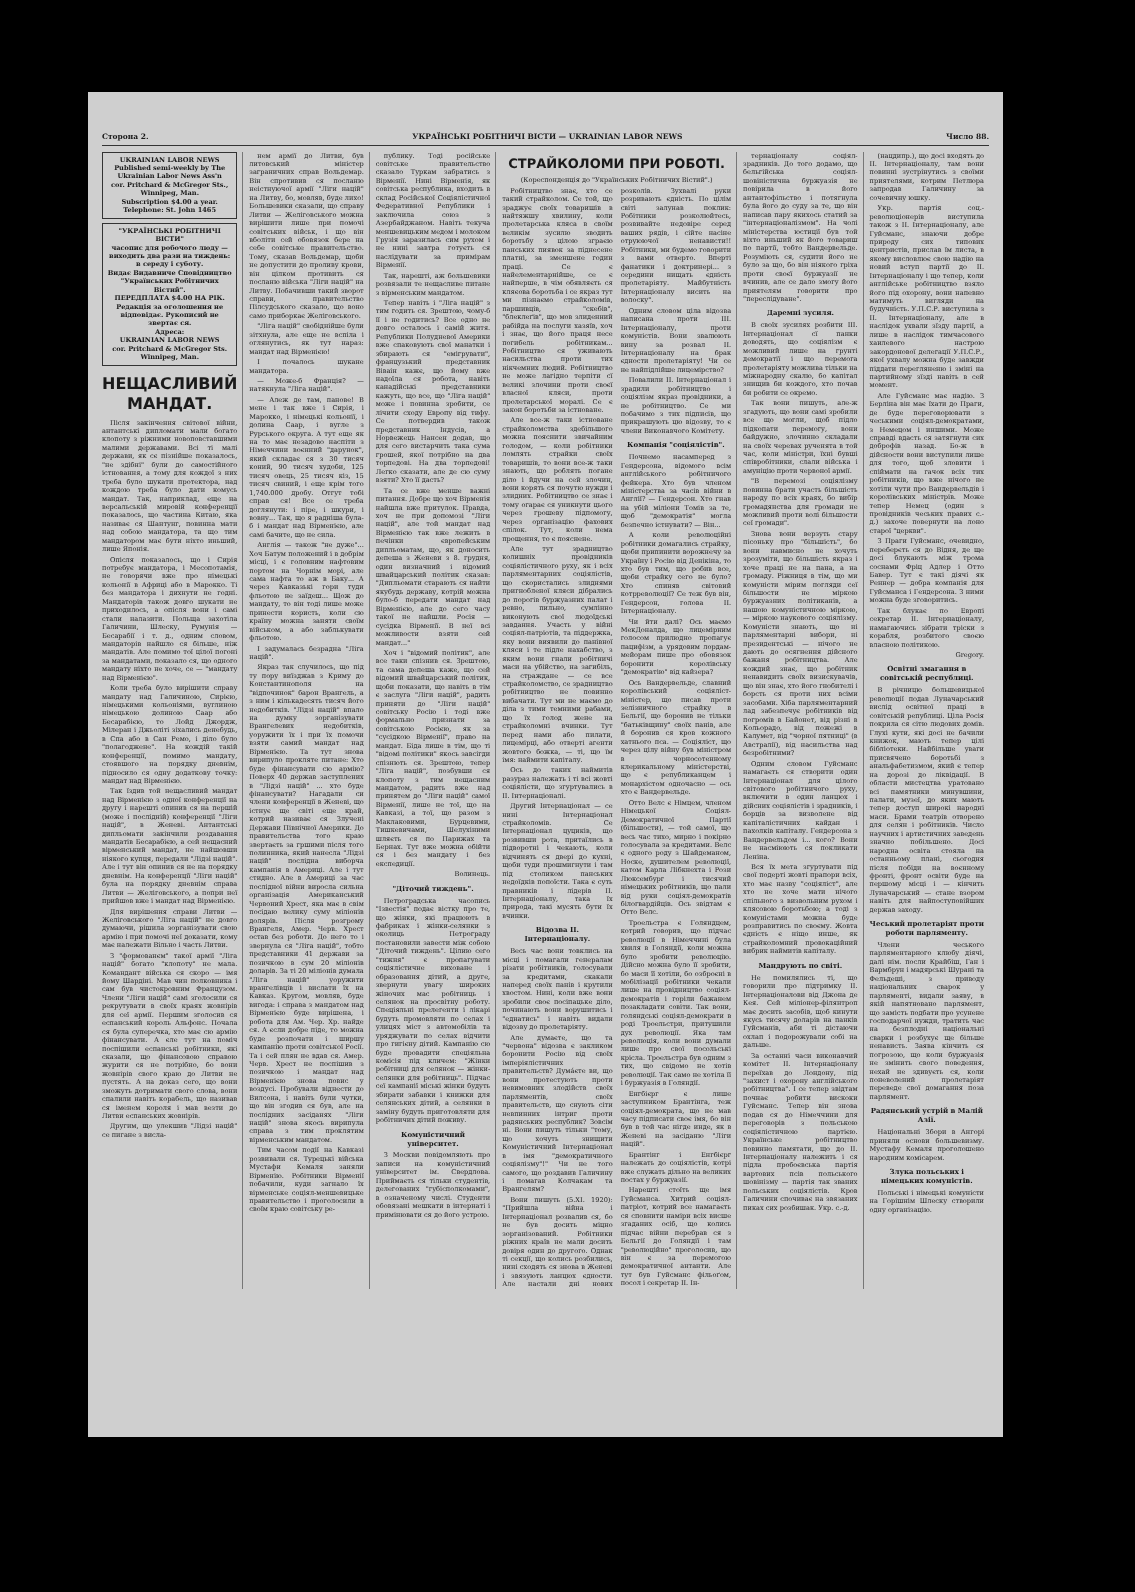Сторона 2. УКРАЇНСЬКІ РОБІТНИЧІ ВІСТИ — UKRAINIAN LABOR NEWS Число 88.
UKRAINIAN LABOR NEWS
Published semi-weekly by The Ukrainian Labor News Ass'n
cor. Pritchard & McGregor Sts., Winnipeg, Man.
Subscription $4.00 a year.
Telephone: St. John 1465
"УКРАЇНСЬКІ РОБІТНИЧІ ВІСТИ"
часопис для робочого люду — виходить два рази на тиждень: в середу і суботу.
Видає Видавниче Сповідництво "Українських Робітничих Вістий".
ПЕРЕДПЛАТА $4.00 НА РІК.
Редакція за оголошення не відповідає. Рукописий не звертає ся.
Адреса:
UKRAINIAN LABOR NEWS
cor. Pritchard & McGregor Sts. Winnipeg, Man.
НЕЩАСЛИВИЙ МАНДАТ.
Після закінчення світової війни, антантські дипломати мали богато клопоту з ріжними новоповставшими малими державами. Всі ті малі держави, як сє пізнійше показалось, "не здібні" були до самостійного істновання, а тому для кождої з них треба було шукати протектора, над кождою треба було дати комусь мандат. Так, наприклад, еще на версальській мировій конференції показалось, що частина Китаю, яка називає ся Шантунг, повинна мати над собою мандатора, та що тим мандатором має бути ніхто иньший, лише Японія.
Опісля показалось, що і Сирія потребує мандатора, і Месопотамія, не говорячи вже про німецькі кольонії в Африці або в Марокко. Ті без мандатора і дихнути не годні. Мандаторів також довго шукати не приходилось, а опісля вони і самі стали налазити. Польща захотіла Галичини, Шлеску, Румунія — Бесарабії і т. д., одним словом, мандаторів найшло ся більше, ніж мандатів. Але помимо тої цілої погоні за мандатами, показало ся, що одного мандату ніхто не хоче, се — "мандату над Вірменією".
Коли треба було вирішити справу мандату над Галичиною, Сирією, німецькими кольоніями, вуглиною німецькою долиною Саар або Бесарабією, то Лойд Джордж, Мілеран і Джьоліті зіхались денебудь, в Спа або в Сан Ремо, і діло було "полагоджене". На кождій такій конференції, помимо мандату, стоявшого на порядку дневнім, підносило ся одну додаткову точку: мандат над Вірменією.
Так їздив той нещасливий мандат над Вірменією з одної конференції на другу і нарешті опинив ся на першій (може і послідній) конференції "Ліги націй", в Женеві. Антантські дипльомати закінчили роздавання мандатів Бесарабією, а сей нещасний вірменський мандат, не найшовши ніякого купця, передали "Лідзі націй". Але і тут він опинив ся не на порядку дневнім. На конференції "Ліги націй" була на порядку дневнім справа Литви — Желіговського, а попри неї прийшов вже і мандат над Вірменією.
Для вирішення справи Литви — Желіговського "Ліга націй" не довго думаючи, рішила зорганізувати свою армію і при помочі неї доказати, кому має належати Вільно і часть Литви.
З "формованєм" такої армії "Ліга націй" богато "клопоту" не мала. Командант війська ся скоро — імя йому Шардіні. Мав чин полковника і сам був чистокровним Французом. Члени "Ліги націй" самі зголосили ся рекрутувати в своїх краях жовнірів для сеї армії. Першим зголосив ся еспанський король Альфонс. Почала ся була суперечка, хто має сю армію фінансувати. А єле тут на поміч поспішили еспанські робітники, які сказали, що фінансовою справою журити ся не потрібно, бо вони жовнірів свого краю до Литви не пустять. А на доказ сего, що вони зможуть дотримати свого слова, вони спалили навіть корабель, що називав ся іменем короля і мав везти до Литви еспанських жовнірів.
Другим, що улекшив "Лідзі націй" се пигане з висла-
нем армії до Литви, був литовський міністер заграничних справ Вольдемар. Він спротивив ся посланю неістнуючої армії "Ліги націй" на Литву, бо, мовляв, буде лихо! Большевики сказали, що справу Литви — Желіговського можна вирішити лише при помочі совітських військ, і що він вболіти сей обовязок бере на себе совітське правительство. Тому, сказав Вольдемар, щоби не допустити до проливу крови, він цілком противить ся посланю війська "Ліги націй" на Литву. Побачивши такий зворот справи, правительство Пілсудського сказало, що воно само приборкає Желіговського.
"Ліга націй" свобіднійше були зітхнула, але еще не вспіла і оглянутись, як тут нараз: мандат над Вірменією!
І почалось шукане мандатора.
— Може-б Франція? — натякнула "Ліга націй".
— Алеж де там, панове! В мене і так вже і Сирія, і Марокко, і німецькі кольонії, і долина Саар, і вугле з Рурського округа. А тут еще як на то має незадово наспіти з Німеччини воєнний "дарунок", який складає ся з 30 тисяч коний, 90 тисяч худоби, 125 тисяч овець, 25 тисяч кіз, 15 тисяч свиний, і еще крім того 1,740.000 дробу. Отгут тобі справ ся! Все се треба доглянути: і піре, і шкури, і вовну... Так, що я радніша була-б і мандат над Вірменією, але самі бачите, що не сила.
Англія — також "не дуже"... Хоч Батум положений і в добрім місці, і є головним нафтовим портом на Чорнім морі, але сама нафта то аж в Баку... А через Кавказькі гори туди фльотою не заїдеш... Щож до мандату, то він тоді лише може принести користь, коли сю країну можна заняти своїм військом, а або заблькувати фльотою.
І задумалась безрадна "Ліга націй".
Якраз так случилось, що під ту пору виїзджав з Криму до Константинополя на "відпочинок" барон Врангель, а з ним і кількадесять тисяч його недобитків. "Лідзі націй" впало на думку зорганізувати Врангелевих недобитків, уоружити їх і при їх помочи взяти самий мандат над Вірменією. Та тут знова вирипуло прокляте питане: Хто буде фінансувати сю армію? Поверх 40 держав заступлених в "Лідзі націй" ... хто буде фінансувати? Нагадали си члени конференції в Женеві, що істнує ще світі еще край, котрий називає ся Злучені Держави Північної Америки. До правительства того краю звертаєть за гршими після того полинника, який нанесла "Лідзі націй" послідна виборча кампанія в Америці. Але і тут стидно. Але в Америці за час послідної війни виросла сильна організація Американський Червоний Хрест, яка має в свім посідаю велику суму міліонів долярів. Після розгрому Врангеля, Амер. Черв. Хрест остав без роботи. До него то і звернула ся "Ліга націй", тобто представники 41 держави за позичкою в сум 20 міліонів доларів. За ті 20 міліонів думала "Ліга націй" уоружити врангелівців і вислати їх на Кавказ. Кругом, мовляв, буде вигода: і справа з мандатом над Вірменією буде вирішена, і робота для Ам. Чер. Хр. найде ся. А єсли добре піде, то можна буде розпочати і ширшу кампанію проти совітської Росії. Та і сей плян не вдав ся. Амер. Черв. Хрест не поспішив з позичкою і мандат над Вірменією знова повис у воздусі. Пробували віднести до Вилсона, і навіть були чутки, що він згодив ся був, але на послідних засіданях "Ліги націй" знова якось вирипула справа з тим проклятим вірменським мандатом.
Тим часом події на Кавказі розвивали ся. Турецькі війська Мустафи Кемаля заняли Вірменію. Робітники Вірменії побачили, куди загнало їх вірменське соціял-меншевицьке правительство і проголосили в своїм краю совітську ре-
публику. Тоді російське совітське правительство сказало Туркам забратись з Вірменії. Нині Вірменія, як совітська республика, входить в склад Російської Соціялістичної Федеративної Републики і заключила союз з Азербайджаном. Навіть текуча меншевицьким медом і молоком Грузія заразилась сим рухом і не нині завтра готуєть ся наслідувати за примірам Вірменії.
Так, нарешті, аж большевики розвязали те нещасливе питане з вірменським мандатом.
Тепер навіть і "Ліга націй" з тим годить ся. Зрештою, чому-б її і не годитись? Все одно не довго осталось і самій житя. Републики Полудневої Америки вже спаковують свої манатки і збирають ся "емігрувати", французький представник Віваін кажє, що йому вже надоїла ся робота, навіть канадійські представники кажуть, що все, що "Ліга націй" може і повинна зробити, се лічити сходу Европу від тифу. Се потвердив також представник Індусів, а Норвежець Нансен додав, що для сего вистарчить така сума грошей, якої потрібно на два торпедові. На два торпедові! Легко сказати, але де сю суму взяти? Хто її дасть?
Та се вже менше важні питання. Добре що хоч Вірменія найшла вже притулок. Правда, хоч не при допомозі "Ліги націй", але той мандат над Вірменією так вже лежить в печінки європейським дипльоматам, що, як доносить депеша з Женеви з 8. грудня, один визначний і відомий швайцарський політик сказав: "Дипльомати старають ся найти якубудь державу, котрій можна було-б передати мандат над Вірменією, але до сего часу такої не найшли. Росія — сусідка Вірменії. В неї всі можливости взяти сей мандат..."
Хоч і "відомий політик", але все таки спізнив ся. Зрештою, та сама депеша каже, що сей відомий швайцарський політик, щоби показати, що навіть в тім є заслуга "Ліги націй", радить приняти до "Ліги націй" совітську Росію і тоді вже формально признати за совітською Росією, як за "сусідкою Вірменії", право на мандат. Біда лише в тім, що ті "відомі політики" якось завсігди спізнють ся. Зрештою, тепер "Ліга націй", позбувши ся клопоту з тим нещасним мандатом, радить вже над принятем до "Ліги націй" самої Вірменії, лише не тої, що на Кавказі, а тої, що разом з Маклаковими, Бурцевими, Тишкевичами, Шелухіними шляєть ся по Парижах та Бернах. Тут вже можна обійти ся і без мандату і без експедиції.
Волинець.
"Діточий тиждень".
Петроградська часопись "Ізвестія" подає вістку про те, що жінки, які працюють в фабриках і жінки-селянки з околиць Петрограду постановили завести між собою "Діточий тиждень". Цілию сего "тижня" є пропагувати соціялістичне виховане і образовання дітий, а друге, звернути увагу широких жіночих мас робітниць і селянок на просвітну роботу. Спеціяльні прелегенти і лікарі будуть промовляти по селах і улицях міст з автомобілів та уряджувати по селах відчити про гигієну дітий. Кампанію сю буде провадити спеціяльна комісія під кличем: "Жінки робітниці для селянок — жінки-селянки для робітниць". Підчас сеї кампанії міські жінки будуть збирати забавки і книжки для селянських дітий, а селянки в заміну будуть приготовляти для робітничих дітий поживу.
Комуністичний університет.
З Москви повідомляють про записи на комуністичний університет ім. Свердлова. Приймаєть ся тільки студентів, делегованих "губісполкомами", в означеному числі. Студенти обовязані мешкати в інтернаті і примінювати ся до його устрою.
СТРАЙКОЛОМИ ПРИ РОБОТІ.
(Кореспонденція до "Українських Робітничих Вістий".)
Робітництво знає, хто се такий страйколом. Се той, що зраджує своїх товаришів в найтяжшу хвилину, коли пролетарська кляса в своїм великім зусилю зводить боротьбу з цілою зграєю панських пиявок за піднесене платні, за зменшене годин праці. Се є найелементарнійше, се є найперше, в чім обявляєть ся кляєова боротьба і се якраз тут ми пізнаємо страйколомів, паршивців, "скебів", "блеклеґів", що мов злиденний рабійда на послуги хазяїв, хоч і знає, що його праця несе погибель робітникам... Робітництво ся уживають насильства проти тих нікчемних людий. Робітництво не може лагідно терпіти сї великі злочини проти своєї власної кляси, проти пролетарської моралі. Се є закон боротьби за істноване.
Але все-ж таки істноване страйколомства здебільшого можна пояснити звичайним голодом, — коли робітники ломлять страйки своїх товаришів, то вони все-ж таки знають, що роблять погане діло і йдучи на сей злочин, вони корять ся почутю нужди і злидних. Робітництво се знає і тому огарає ся уникнути цього через грошеву підпомогу, через організацію фахових спілок. Тут, коли нема прощення, то є пояснене.
Але тут зрадництво колишніх провідників соціялістичного руху, як і всіх парляментарних соціялістів, що скористались злиднями пригнобленої кляси дібрались до порогів буржуазних палат і ревно, пильно, сумлінно виконують свої людоїдські завдання. Участь у війні соціял-патріотів, та піддержка, яку вони виявили до панівної кляси і те підле нахабство, з яким вони гнали робітничі маси на убійство, на загибіль, на страждане — се все страйколомство, се зрадництво робітництво не повинно вибачати. Тут ми не маємо до діла з тими темними рабами, що їх голод жене на страйколомні вчинки. Тут перед нами або пилати, лицемірці, або отверті агенти жовтого божка, — ті, що їм імя: наймити капіталу.
Ось до таких наймитів разураз належать і ті всі жовті соціялісти, що згуртувались в II. Інтернаціоналі.
Другий Інтернаціонал — се нині Інтернаціонал страйколомів. Се Інтернаціонал цуциків, що розвивши рота, притаїлись в підворотні і чекають, коли відчинять ся двері до кухні, щоби туди прошмигнути і там під столиком панських недоїдків попоїсти. Така є суть правників і лідерів II. Інтернаціоналу, така їх природа, такі мусять бути їх вчинки.
Відозва II. Інтернаціоналу.
Весь час вони товклись на місці і помагали генералам різати робітників, голосували за кредитами, скакали наперед своїх панів і крутили хвостом. Нині, коли вже вони зробили своє посіпацьке діло, починають вони ворушитись і "еднатись" і навіть видали відозву до пролетаріяту.
Але думаєте, що та "червона" відозва є закликом боронити Росію від своїх імперіялістичних правительств? Дума́єте ви, що вони протестують проти невимовних злодійств своїх парляментів, своїх правительств, що снують сіти невпинних інтриг проти радянських республик? Зовсім ні. Вони пишуть тільки "тому, що хочуть знищити Комуністичний Інтернаціонал в імя "демократичного соціялізму"!" Чи не того самого, що роздавив Галичину і помагав Колчакам та Врангелям?
Вони пишуть (5.XI. 1920): "Прийшла війна і Інтернаціонал розвалив ся, бо не був досить міцно зорганізований. Робітники ріжних країв не мали досить довіря один до другого. Однак ті секції, що колись розбились, нині сходять ся знова в Женеві і звязують ланцюх єдности. Але настали дні нових розколів. Зухвалі руки розривають єдність. По цілім світі залунав поклик: Робітники розколюйтесь, розвивайте недовіре серед ваших рядів, і сійте насіне отруюючої ненависти!! Робітники, ми будемо говорити з вами отверто. Вперті фанатики і доктринері... з середини нищать єдність пролетаріяту. Майбутність Інтернаціоналу висить на волоску".
Одним словом ціла відозва написана проти III. Інтернаціоналу, проти комуністів. Вони звалюють вину за розвал II. Інтернаціоналу на брак єдности пролетаріяту! Чи се не найпідлійше лицемірство?
Повалили II. Інтернаціонал і зрадили робітництво і соціялізм якраз провідники, а не робітництво. Се ми побачимо з тих підписів, що прикрашують цю відозву, то є члени Виконавчого Комітету.
Компанія "соціялістів".
Почнемо насамперед з Гендерсона, відомого всім англійського робітничого фейкера. Хто був членом міністерства за часів війни в Англії? — Гендерсон. Хто гнав на убій міліони Томів за те, щоб "демократія" могла безпечно істнувати? — Він...
А коли революційні робітники домагались страйку, щоби припинити ворожнечу за Україну і Росію від Денікіна, то хто був тим, що робив все, щоби страйку сего не було? Хто спиняв світовий котрреволюції? Се теж був він, Гендерсон, голова II. Інтернаціоналу.
Чи йти далі? Ось маємо МекДоналда, що лицемірним голосом прилюдно пропагує пацифізм, а урядовим лордам-мейорам пише про обовязок боронити королівську "демократію" від кайзера?
Ось Вандервельде, славний королівський соціяліст-міністер, що писав проти зелізничного страйку в Бельгії, що боронив не тільки "батьківщину" своїх панів, але й боронив ся кров кожного хатнього пса. — Соціяліст, що через цілу війну був міністром в чорносотенному клерикальному міністерстві, що є републиканцем і монархістом одночасно — ось хто є Вандервельде.
Отто Велс є Німцем, членом Німецької Соціял-Демократичної Партії (більшости), — той самої, що весь час тихо, мирно і покірно голосувала за кредитами. Велс є одного роду з Шайдеманом, Носке, душителем революції, катом Карла Лібкнехта і Рози Люксембург і тисячий німецьких робітників, що пали від руки соціял-демократів білогвардійців. Ось звідтам є Отто Велс.
Троельстра є Голяндцем, котрий говорив, що підчас революції в Німеччині була хвиля в Голяндії, коли можна було зробити революцію. Дійсно можна було її зробити, бо маси її хотіли, бо озброєні в мобілізації робітники чекали лише на провідництво соціял-демократів і горіли бажанем позакладати совіти. Так вони, голяндські соціял-демократи в роді Троельстри, притушили дух революції. Яка там революція, коли вони думали лише про свої посольські крісла. Троельстра був одним з тих, що свідомо не хотів революції. Так само не хотіла її і буржуазія в Голяндії.
Енгбієрг є лише заступником Брантінга, теж соціял-демократа, що не мав часу підписати своє імя, бо він був в той час нігде инде, як в Женеві на засіданю "Ліги націй".
Брантінг і Енгбієрг належать до соціялістів, котрі вже служать дільно на великих постах у буржуазії.
Нарешті стоїть ще імя Гуйсманса. Хитрий соціял-патріот, котрий все намагаєть ся сповнити наміри всіх висше згаданих осіб, що колись підчас війни перебрав ся з Бельгії до Голяндії і там "революційно" проголосив, що він є за перемогою демократичної антанти. Але тут був Гуйсманс фільоґом, посол і секретар II. Ін-
тернаціоналу соціял-зрадників. До того додамо, що бельгійська соціял-шовіністична буржуазія не повірила в його антантофільство і потягнула була його до суду за те, що він написав пару якихось статий за "інтернаціоналізмом". На чолі міністерства юстиції був той віхто иньший як його товариш по партії, тобто Вандервельде. Розуміють ся, судити його не було за що, бо він ніякого гріха проти своєї буржуазії не вчинив, але се дало змогу його приятелям говорити про "переслідуване".
Даремні зусиля.
В своїх зусилях розбити III. Інтернаціонал сї панки доводять, що соціялізм є можливий лише на грунті демократії і що перемога пролетаріяту можлива тільки на міжнародну скалю, бо капітал знищив би кождого, хто почав би робити се окремо.
Так вони пишуть, але-ж згадують, що вони самі зробили все що могли, щоб підло підкопати перемогу, вони байдужно, злочинно складали на своїх черевах рученята в той час, коли міністри, їхні бувші співробітники, слали війська і амуніцію проти червоної армії.
"В перемозі соціялізму повинна брати участь більшість народу по всіх краях, бо вибір громадянства для громади не можливий проти волі більшости сеї громади".
Знова вони верзуть стару пісоньку про "більшість", бо вони навмисно не хочуть зрозуміти, що більшість якраз і хоче праці не на пана, а на громаду. Ріжниця в тім, що ми комуністи мірим погляди сеї більшости не міркою буржуазних політиканів, а нашою комуністичною міркою, — міркою наукового соціялізму. Комуністи знають, що ні парляментарні вибори, ні президентські — нічого не дають до осягнення дійсного бажаня робітництва. Але кождий знає, що робітник ненавидить своїх визискувачів, що він знає, хто його гнобителі і борсть ся проти них всіми засобами. Хіба парляментарний лад забезпечує робітників від погромів в Байонет, від різні в Кольорадо, від пожежі в Калумет, від "чорної пятниці" (в Австралії), від насильства над безробітними?
Одним словом Гуйсманс намагаєть ся створити один Інтернаціонал для цілого світового робітничого руху, включити в один ланцюх і дійсних соціялістів і зрадників, і борців за визволене від капіталістичних кайдан і пахолків капіталу. Гендерсона з Вандервельдом і... кого? Вони не насміюють ся покликати Леніна.
Вся їх мета згуртувати під свої подерті жовті прапори всіх, хто має назву "соціяліст", але хто не хоче мати нічого спільного з визвольним рухом і клясовою боротьбою; а тоді з комуністами можна буде розправитись по своєму. Жовта єдність є ніщо инше, як страйколомний провокаційний вибрик наймитів капіталу.
Мандрують по світі.
Не помилялись ті, що говорили про підтримку II. Інтернаціоналови від Джона де Кея. Сей міліонер-філянтроп має досить засобів, щоб кинути якусь тисячу доларів на панків Гуйсманів, аби ті дістаючи охлап і подорожували собі на дальше.
За останні часи виконавчий комітет II. Інтернаціоналу переїхав до Лондону, під "захист і охорону англійського робітництва". І се тепер звідтам почнає робити вискоки Гуйсманс. Тепер він знова подав ся до Німеччини для переговорів з польською соціялістичною партією. Українське робітництво повинно памятати, що до II. Інтернаціоналу належить і ся підла пробоєвська партія вартових псів польського шовінізму — партія так званих польських соціялістів. Кров Галичини спочиває на звязаних пиках сих розбишак. Укр. с.-д.
(нацдипр.), що досі входять до II. Інтернаціоналу, там вони повинні зустрінутись з своїми приятелями, котрим Петлюра запродав Галичину за сочевичну юшку.
Укр. партія соц.-революціонерів виступила також з II. Інтернаціоналу, але Гуйсманс, знаючи добре природу сих типових центристів, прислав їм листа, в якому висловлює свою надію на новий вступ партії до II. Інтернаціоналу і що тепер, коли англійське робітництво взяло його під охорону, вони напевно матимуть вигляди на будучність. У.П.С.Р. виступила з II. Інтернаціоналу, але в наслідок ухвали зїзду партії, а лише в наслідок тимчасового хаилевого настрою закордонової делегації У.П.С.Р., якої ухвалу можна буде завжди піддати перегляненю і зміні на партийному зїзді навіть в сей момент.
Але Гуйсманс має надію. З Берліна він має їхати до Праги, де буде переговорювати з чеськими соціял-демократами, з Немецом і иншими. Може справді вдасть ся затягнути сих доброфів назад. Бо-ж в дійсности вони виступили лише для того, щоб зловити і спіймати на гачок всіх тих робітників, що вже нічого не хотіли чути про Вандервельдів і королівських міністрів. Може тепер Немец (один з провідників чеських правих с.-д.) захоче повернути на лоно старої "церкви".
З Праги Гуйсманс, очевидно, переберєть ся до Відня, де ще досі блукають між трома соснами Фріц Адлер і Отто Бавер. Тут є такі діячі як Реннер — добра компанія для Гуйсманса і Гендерсона. З ними можна буде зговоритись.
Так блукає по Европі секретар II. Інтернаціоналу, намагаючись зібрати тріски з корабля, розбитого своєю власною політикою.
Gregory.
Освітні змагання в совітській республиці.
В річницю большевицької революції подав Луначарський вислід освітної праці в совітській републиці. Ціла Росія покрила ся сітю людових домів. Глухі кути, які досі не бачили книжок, мають тепер цілі бібліотеки. Найбільше уваги присвячено боротьбі з анальфабетизмом, який є тепер на дорозі до ліквідації. В области мистецтва уратовано всі памятники минувшини, палати, музеї, до яких мають тепер доступ широкі народні маси. Брами театрів отворено для селян і робітників. Число научних і артистичних заведень значно побільшено. Досі народна освіта стояла на останньому плані, сьогодня після побіди на воєнному фронті, фронт освіти буде на першому місці і — кінчить Луначарський — стане взором навіть для найпоступовійших держав заходу.
Чеський пролетаріят проти роботи парляменту.
Члени чеського парляментарного клюбу діячі, далі нім. посли Крайбіш, Ган і Вармбрун і мадярські Шурані та Фельдеші, з приводу національних сварок у парляменті, видали заяву, в якій напятновано парлямент, що замість подбати про усунене господарчої нужди, тратить час на безплодні національні сварки і розбухує ще більше ненависть. Заява кінчить ся погрозою, що коли буржуазія не змінить свого поведення, нехай не здивуєть ся, коли поневолений пролетаріят переведе свої домагання поза парлямент.
Радянський устрій в Малій Азії.
Національні Збори в Ангорі приняли основи большевизму. Мустафу Кемаля проголошено народним комісарем.
Злука польських і німецьких комуністів.
Польські і німецькі комуністи на Горішнім Шлеску створили одну організацію.